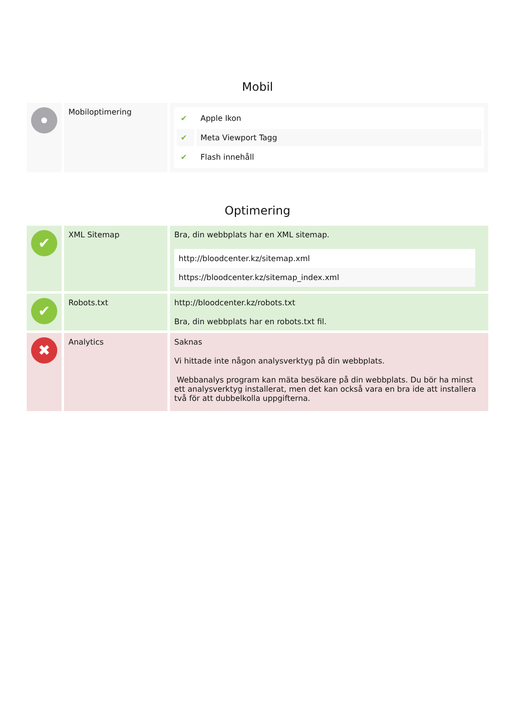Mobil
| | Mobiloptimering | / ✔ / Apple Ikon / / ✔ / Meta Viewport Tagg / / ✔ / Flash innehåll / |
Optimering
| ✔ | XML Sitemap | Bra, din webbplats har en XML sitemap. http://bloodcenter.kz/sitemap.xml https://bloodcenter.kz/sitemap_index.xml |
| ✔ | Robots.txt | http://bloodcenter.kz/robots.txt Bra, din webbplats har en robots.txt fil. |
| ✖ | Analytics | Saknas Vi hittade inte någon analysverktyg på din webbplats. Webbanalys program kan mäta besökare på din webbplats. Du bör ha minst ett analysverktyg installerat, men det kan också vara en bra ide att installera två för att dubbelkolla uppgifterna. |